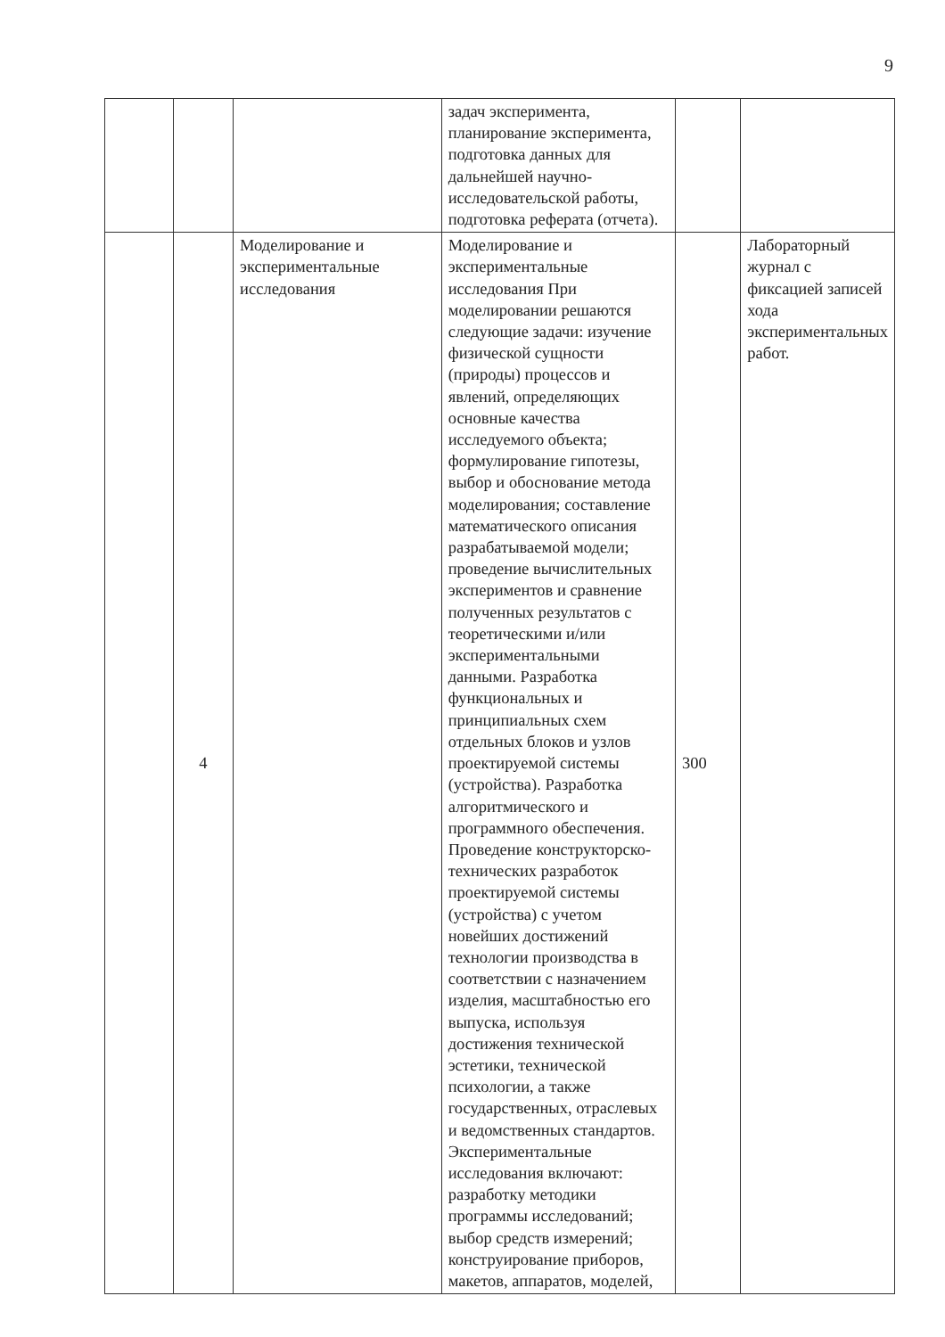9
| | | | задач эксперимента, планирование эксперимента, подготовка данных для дальнейшей научно-исследовательской работы, подготовка реферата (отчета). | | |
| | 4 | Моделирование и экспериментальные исследования | Моделирование и экспериментальные исследования При моделировании решаются следующие задачи: изучение физической сущности (природы) процессов и явлений, определяющих основные качества исследуемого объекта; формулирование гипотезы, выбор и обоснование метода моделирования; составление математического описания разрабатываемой модели; проведение вычислительных экспериментов и сравнение полученных результатов с теоретическими и/или экспериментальными данными. Разработка функциональных и принципиальных схем отдельных блоков и узлов проектируемой системы (устройства). Разработка алгоритмического и программного обеспечения. Проведение конструкторско-технических разработок проектируемой системы (устройства) с учетом новейших достижений технологии производства в соответствии с назначением изделия, масштабностью его выпуска, используя достижения технической эстетики, технической психологии, а также государственных, отраслевых и ведомственных стандартов. Экспериментальные исследования включают: разработку методики программы исследований; выбор средств измерений; конструирование приборов, макетов, аппаратов, моделей, | 300 | Лабораторный журнал с фиксацией записей хода экспериментальных работ. |